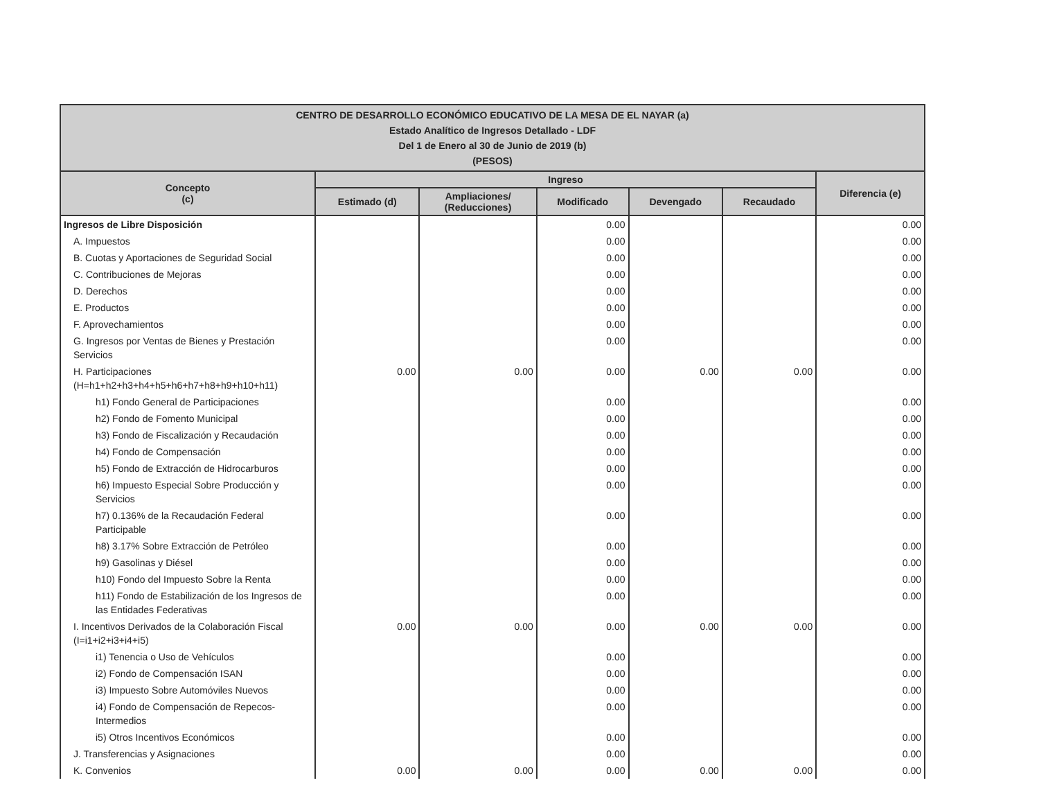| CENTRO DE DESARROLLO ECONÓMICO EDUCATIVO DE LA MESA DE EL NAYAR (a) Estado Analítico de Ingresos Detallado - LDF Del 1 de Enero al 30 de Junio de 2019 (b) (PESOS) | | | | | | |
| --- | --- | --- | --- | --- | --- | --- |
| Concepto (c) | Ingreso | | | | | Diferencia (e) |
| | Estimado (d) | Ampliaciones/ (Reducciones) | Modificado | Devengado | Recaudado | |
| Ingresos de Libre Disposición | | | 0.00 | | | 0.00 |
| A. Impuestos | | | 0.00 | | | 0.00 |
| B. Cuotas y Aportaciones de Seguridad Social | | | 0.00 | | | 0.00 |
| C. Contribuciones de Mejoras | | | 0.00 | | | 0.00 |
| D. Derechos | | | 0.00 | | | 0.00 |
| E. Productos | | | 0.00 | | | 0.00 |
| F. Aprovechamientos | | | 0.00 | | | 0.00 |
| G. Ingresos por Ventas de Bienes y Prestación Servicios | | | 0.00 | | | 0.00 |
| H. Participaciones (H=h1+h2+h3+h4+h5+h6+h7+h8+h9+h10+h11) | 0.00 | 0.00 | 0.00 | 0.00 | 0.00 | 0.00 |
| h1) Fondo General de Participaciones | | | 0.00 | | | 0.00 |
| h2) Fondo de Fomento Municipal | | | 0.00 | | | 0.00 |
| h3) Fondo de Fiscalización y Recaudación | | | 0.00 | | | 0.00 |
| h4) Fondo de Compensación | | | 0.00 | | | 0.00 |
| h5) Fondo de Extracción de Hidrocarburos | | | 0.00 | | | 0.00 |
| h6) Impuesto Especial Sobre Producción y Servicios | | | 0.00 | | | 0.00 |
| h7) 0.136% de la Recaudación Federal Participable | | | 0.00 | | | 0.00 |
| h8) 3.17% Sobre Extracción de Petróleo | | | 0.00 | | | 0.00 |
| h9) Gasolinas y Diésel | | | 0.00 | | | 0.00 |
| h10) Fondo del Impuesto Sobre la Renta | | | 0.00 | | | 0.00 |
| h11) Fondo de Estabilización de los Ingresos de las Entidades Federativas | | | 0.00 | | | 0.00 |
| I. Incentivos Derivados de la Colaboración Fiscal (I=i1+i2+i3+i4+i5) | 0.00 | 0.00 | 0.00 | 0.00 | 0.00 | 0.00 |
| i1) Tenencia o Uso de Vehículos | | | 0.00 | | | 0.00 |
| i2) Fondo de Compensación ISAN | | | 0.00 | | | 0.00 |
| i3) Impuesto Sobre Automóviles Nuevos | | | 0.00 | | | 0.00 |
| i4) Fondo de Compensación de Repecos-Intermedios | | | 0.00 | | | 0.00 |
| i5) Otros Incentivos Económicos | | | 0.00 | | | 0.00 |
| J. Transferencias y Asignaciones | | | 0.00 | | | 0.00 |
| K. Convenios | 0.00 | 0.00 | 0.00 | 0.00 | 0.00 | 0.00 |